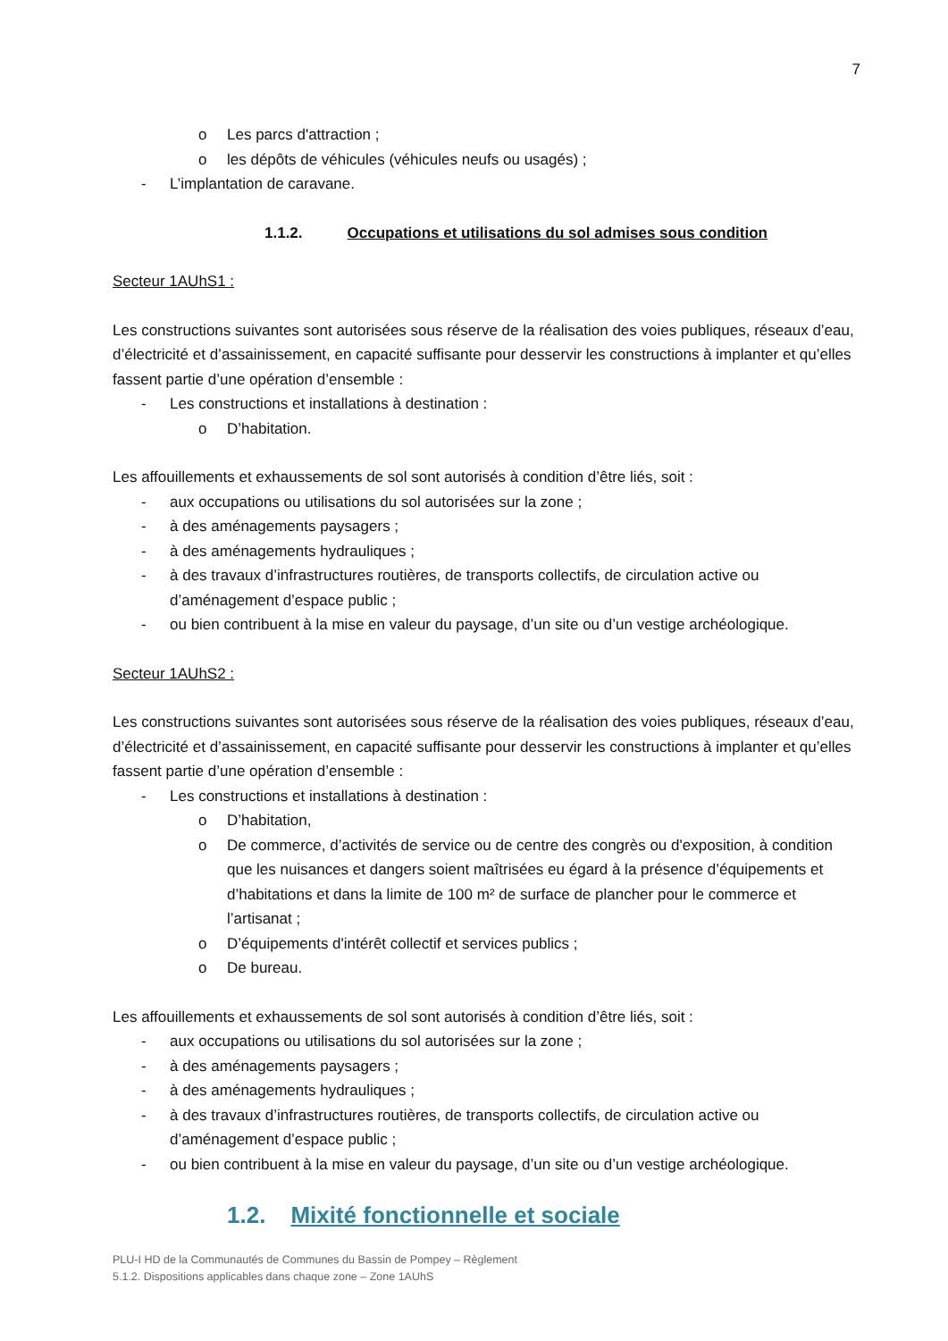7
o Les parcs d'attraction ;
o les dépôts de véhicules (véhicules neufs ou usagés) ;
- L’implantation de caravane.
1.1.2. Occupations et utilisations du sol admises sous condition
Secteur 1AUhS1 :
Les constructions suivantes sont autorisées sous réserve de la réalisation des voies publiques, réseaux d’eau, d’électricité et d’assainissement, en capacité suffisante pour desservir les constructions à implanter et qu’elles fassent partie d’une opération d’ensemble :
- Les constructions et installations à destination :
o D’habitation.
Les affouillements et exhaussements de sol sont autorisés à condition d’être liés, soit :
- aux occupations ou utilisations du sol autorisées sur la zone ;
- à des aménagements paysagers ;
- à des aménagements hydrauliques ;
- à des travaux d’infrastructures routières, de transports collectifs, de circulation active ou d’aménagement d’espace public ;
- ou bien contribuent à la mise en valeur du paysage, d’un site ou d’un vestige archéologique.
Secteur 1AUhS2 :
Les constructions suivantes sont autorisées sous réserve de la réalisation des voies publiques, réseaux d’eau, d’électricité et d’assainissement, en capacité suffisante pour desservir les constructions à implanter et qu’elles fassent partie d’une opération d’ensemble :
- Les constructions et installations à destination :
o D’habitation,
o De commerce, d’activités de service ou de centre des congrès ou d'exposition, à condition que les nuisances et dangers soient maîtrisées eu égard à la présence d’équipements et d’habitations et dans la limite de 100 m² de surface de plancher pour le commerce et l’artisanat ;
o D’équipements d'intérêt collectif et services publics ;
o De bureau.
Les affouillements et exhaussements de sol sont autorisés à condition d’être liés, soit :
- aux occupations ou utilisations du sol autorisées sur la zone ;
- à des aménagements paysagers ;
- à des aménagements hydrauliques ;
- à des travaux d’infrastructures routières, de transports collectifs, de circulation active ou d’aménagement d’espace public ;
- ou bien contribuent à la mise en valeur du paysage, d’un site ou d’un vestige archéologique.
1.2. Mixité fonctionnelle et sociale
PLU-I HD de la Communautés de Communes du Bassin de Pompey – Règlement
5.1.2. Dispositions applicables dans chaque zone – Zone 1AUhS